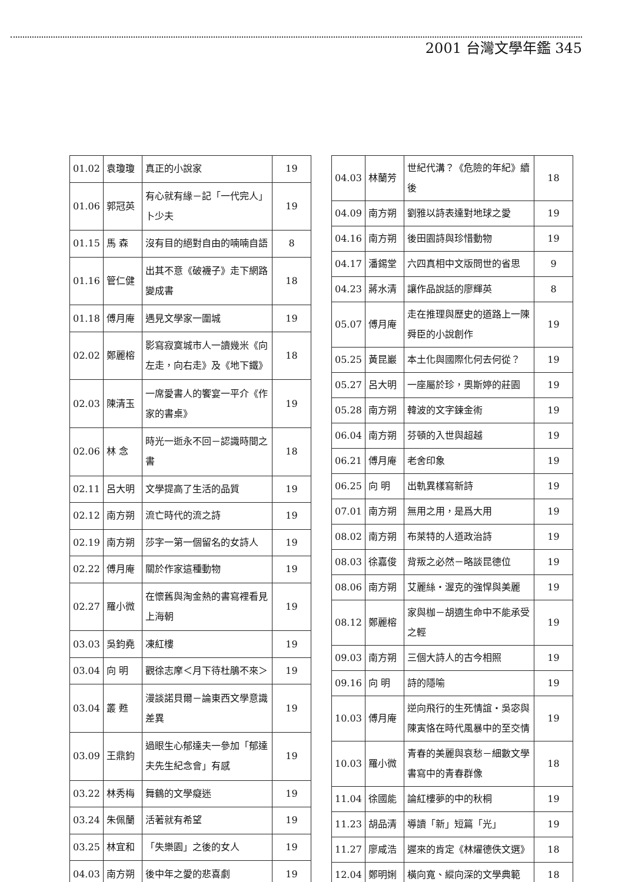2001 台灣文學年鑑 345
| 01.02 | 袁瓊瓊 | 真正的小說家 | 19 |
| 01.06 | 郭冠英 | 有心就有緣－記「一代完人」卜少夫 | 19 |
| 01.15 | 馬 森 | 沒有目的絕對自由的喃喃自語 | 8 |
| 01.16 | 管仁健 | 出其不意《破襪子》走下網路變成書 | 18 |
| 01.18 | 傅月庵 | 遇見文學家一圍城 | 19 |
| 02.02 | 鄭麗榕 | 影寫寂寞城市人一讀幾米《向左走，向右走》及《地下鐵》 | 18 |
| 02.03 | 陳清玉 | 一席愛書人的饗宴一平介《作家的書桌》 | 19 |
| 02.06 | 林 念 | 時光一逝永不回－認識時間之書 | 18 |
| 02.11 | 呂大明 | 文學提高了生活的品質 | 19 |
| 02.12 | 南方朔 | 流亡時代的流之詩 | 19 |
| 02.19 | 南方朔 | 莎字一第一個留名的女詩人 | 19 |
| 02.22 | 傅月庵 | 關於作家這種動物 | 19 |
| 02.27 | 羅小微 | 在懷舊與淘金熱的書寫裡看見上海朝 | 19 |
| 03.03 | 吳鈞堯 | 凍紅樓 | 19 |
| 03.04 | 向 明 | 觀徐志摩＜月下待杜鵑不來＞ | 19 |
| 03.04 | 叢 甦 | 漫談諾貝爾－論東西文學意識差異 | 19 |
| 03.09 | 王鼎鈞 | 過眼生心郁達夫一參加「郁達夫先生紀念會」有感 | 19 |
| 03.22 | 林秀梅 | 舞鶴的文學癡迷 | 19 |
| 03.24 | 朱佩蘭 | 活著就有希望 | 19 |
| 03.25 | 林宜和 | 「失樂園」之後的女人 | 19 |
| 04.03 | 南方朔 | 後中年之愛的悲喜劇 | 19 |
| 04.03 | 林蘭芳 | 世紀代溝？《危險的年紀》續後 | 18 |
| 04.09 | 南方朔 | 劉雅以詩表達對地球之愛 | 19 |
| 04.16 | 南方朔 | 後田園詩與珍惜動物 | 19 |
| 04.17 | 潘錫堂 | 六四真相中文版問世的省思 | 9 |
| 04.23 | 蔣水清 | 讓作品說話的廖輝英 | 8 |
| 05.07 | 傅月庵 | 走在推理與歷史的道路上一陳舜臣的小說創作 | 19 |
| 05.25 | 黃昆巖 | 本土化與國際化何去何從？ | 19 |
| 05.27 | 呂大明 | 一座屬於珍，奧斯婷的莊園 | 19 |
| 05.28 | 南方朔 | 韓波的文字鍊金術 | 19 |
| 06.04 | 南方朔 | 芬頓的入世與超越 | 19 |
| 06.21 | 傅月庵 | 老舍印象 | 19 |
| 06.25 | 向 明 | 出軌異樣寫新詩 | 19 |
| 07.01 | 南方朔 | 無用之用，是爲大用 | 19 |
| 08.02 | 南方朔 | 布萊特的人道政治詩 | 19 |
| 08.03 | 徐嘉俊 | 背叛之必然－略談昆德位 | 19 |
| 08.06 | 南方朔 | 艾麗絲・渥克的強悍與美麗 | 19 |
| 08.12 | 鄭麗榕 | 家與枷－胡適生命中不能承受之輕 | 19 |
| 09.03 | 南方朔 | 三個大詩人的古今相照 | 19 |
| 09.16 | 向 明 | 詩的隱喻 | 19 |
| 10.03 | 傅月庵 | 逆向飛行的生死情誼・吳宓與陳寅恪在時代風暴中的至交情 | 19 |
| 10.03 | 羅小微 | 青春的美麗與哀愁－細數文學書寫中的青春群像 | 18 |
| 11.04 | 徐國能 | 論紅樓夢的中的秋桐 | 19 |
| 11.23 | 胡品清 | 導讀「新」短篇「光」 | 19 |
| 11.27 | 廖咸浩 | 遲來的肯定《林燿德佚文選》 | 18 |
| 12.04 | 鄭明娳 | 橫向寬、縱向深的文學典範 | 18 |